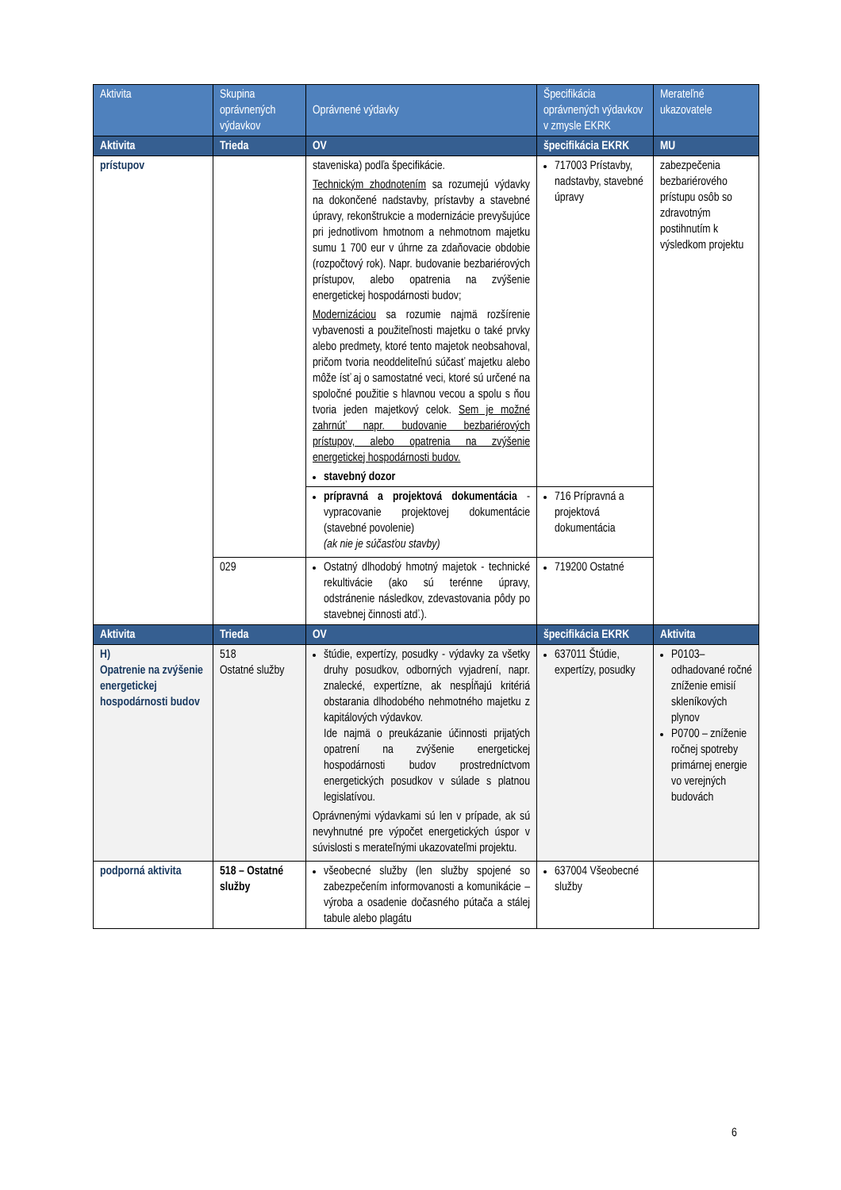| Aktivita | Skupina oprávnených výdavkov | Oprávnené výdavky | Špecifikácia oprávnených výdavkov v zmysle EKRK | Merateľné ukazovatele |
| --- | --- | --- | --- | --- |
| Aktivita | Trieda | OV | špecifikácia EKRK | MU |
| prístupov | | staveniska) podľa špecifikácie. Technickým zhodnotením sa rozumejú výdavky na dokončené nadstavby, prístavby a stavebné úpravy, rekonštrukcie a modernizácie prevyšujúce pri jednotlivom hmotnom a nehmotnom majetku sumu 1 700 eur v úhrne za zdaňovacie obdobie (rozpočtový rok). Napr. budovanie bezbariérových prístupov, alebo opatrenia na zvýšenie energetickej hospodárnosti budov; Modernizáciou sa rozumie najmä rozšírenie vybavenosti a použiteľnosti majetku o také prvky alebo predmety, ktoré tento majetok neobsahoval, pričom tvoria neoddeliteľnú súčasť majetku alebo môže ísť aj o samostatné veci, ktoré sú určené na spoločné použitie s hlavnou vecou a spolu s ňou tvoria jeden majetkový celok. Sem je možné zahrnúť napr. budovanie bezbariérových prístupov, alebo opatrenia na zvýšenie energetickej hospodárnosti budov. stavebný dozor | 717003 Prístavby, nadstavby, stavebné úpravy | zabezpečenia bezbariérového prístupu osôb so zdravotným postihnutím k výsledkom projektu |
| | | prípravná a projektová dokumentácia - vypracovanie projektovej dokumentácie (stavebné povolenie) (ak nie je súčasťou stavby) | 716 Prípravná a projektová dokumentácia | |
| | 029 | Ostatný dlhodobý hmotný majetok - technické rekultivácie (ako sú terénne úpravy, odstránenie následkov, zdevastovania pôdy po stavebnej činnosti atď.). | 719200 Ostatné | |
| Aktivita | Trieda | OV | špecifikácia EKRK | Aktivita |
| H) Opatrenie na zvýšenie energetickej hospodárnosti budov | 518 Ostatné služby | štúdie, expertízy, posudky - výdavky za všetky druhy posudkov, odborných vyjadrení, napr. znalecké, expertízne, ak nespĺňajú kritériá obstarania dlhodobého nehmotného majetku z kapitálových výdavkov. Ide najmä o preukázanie účinnosti prijatých opatrení na zvýšenie energetickej hospodárnosti budov prostredníctvom energetických posudkov v súlade s platnou legislatívou. Oprávnenými výdavkami sú len v prípade, ak sú nevyhnutné pre výpočet energetických úspor v súvislosti s merateľnými ukazovateľmi projektu. | 637011 Štúdie, expertízy, posudky | P0103– odhadované ročné zníženie emisií skleníkových plynov P0700 – zníženie ročnej spotreby primárnej energie vo verejných budovách |
| podporná aktivita | 518 – Ostatné služby | všeobecné služby (len služby spojené so zabezpečením informovanosti a komunikácie – výroba a osadenie dočasného pútača a stálej tabule alebo plagátu | 637004 Všeobecné služby | |
6